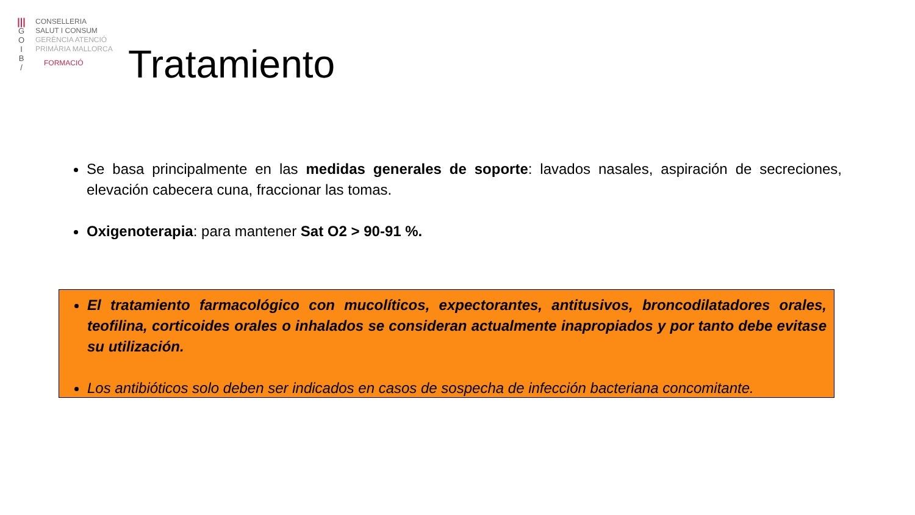|||
G
O
I
B
/
CONSELLERIA
SALUT I CONSUM
GERÈNCIA ATENCIÓ
PRIMÀRIA MALLORCA
FORMACIÓ
Tratamiento
Se basa principalmente en las medidas generales de soporte: lavados nasales, aspiración de secreciones, elevación cabecera cuna, fraccionar las tomas.
Oxigenoterapia: para mantener Sat O2 > 90-91 %.
El tratamiento farmacológico con mucolíticos, expectorantes, antitusivos, broncodilatadores orales, teofilina, corticoides orales o inhalados se consideran actualmente inapropiados y por tanto debe evitase su utilización.
Los antibióticos solo deben ser indicados en casos de sospecha de infección bacteriana concomitante.